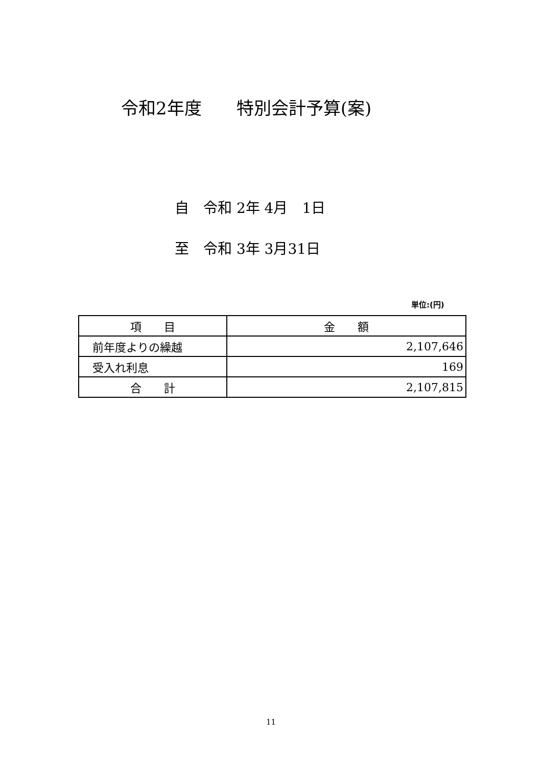令和2年度　　特別会計予算(案)
自　令和 2年 4月　1日
至　令和 3年 3月31日
単位:(円)
| 項 目 | 金 額 |
| --- | --- |
| 前年度よりの繰越 | 2,107,646 |
| 受入れ利息 | 169 |
| 合 計 | 2,107,815 |
11